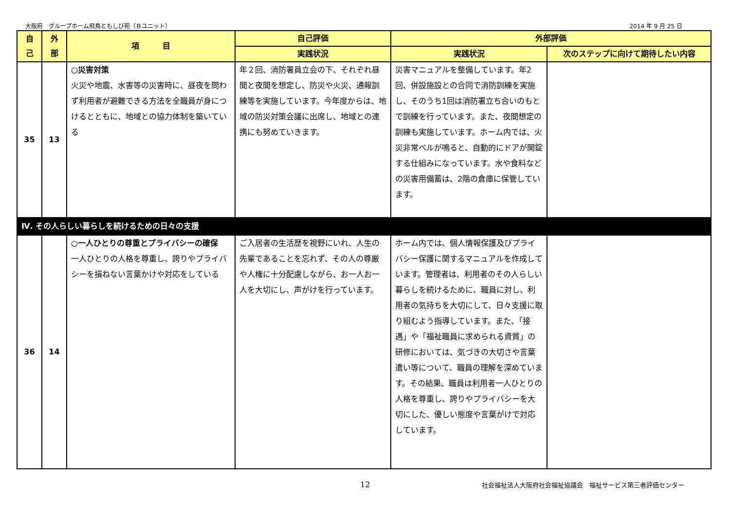大阪府　グループホーム飛鳥ともしび苑（Ｂユニット） 2014 年 9 月 25 日
| 自 己 | 外 部 | 項 目 | 自己評価 | 外部評価 | |
| --- | --- | --- | --- | --- | --- |
| | | | 実践状況 | 実践状況 | 次のステップに向けて期待したい内容 |
| 35 | 13 | ○災害対策 火災や地震、水害等の災害時に、昼夜を問わず利用者が避難できる方法を全職員が身につけるとともに、地域との協力体制を築いている | 年２回、消防署員立会の下、それぞれ昼間と夜間を想定し、防災や火災、通報訓練等を実施しています。今年度からは、地域の防災対策会議に出席し、地域との連携にも努めていきます。 | 災害マニュアルを整備しています。年2回、併設施設との合同で消防訓練を実施し、そのうち1回は消防署立ち合いのもとで訓練を行っています。また、夜間想定の訓練も実施しています。ホーム内では、火災非常ベルが鳴ると、自動的にドアが開錠する仕組みになっています。水や食料などの災害用備蓄は、2階の倉庫に保管しています。 | |
| Ⅳ. その人らしい暮らしを続けるための日々の支援 | | | | | |
| 36 | 14 | ○一人ひとりの尊重とプライバシーの確保 一人ひとりの人格を尊重し、誇りやプライバシーを損ねない言葉かけや対応をしている | ご入居者の生活歴を視野にいれ、人生の先輩であることを忘れず、その人の尊厳や人権に十分配慮しながら、お一人お一人を大切にし、声がけを行っています。 | ホーム内では、個人情報保護及びプライバシー保護に関するマニュアルを作成しています。管理者は、利用者のその人らしい暮らしを続けるために、職員に対し、利用者の気持ちを大切にして、日々支援に取り組むよう指導しています。また、「接遇」や「福祉職員に求められる資質」の研修においては、気づきの大切さや言葉遣い等について、職員の理解を深めています。その結果、職員は利用者一人ひとりの人格を尊重し、誇りやプライバシーを大切にした、優しい態度や言葉がけで対応しています。 | |
12 社会福祉法人大阪府社会福祉協議会　福祉サービス第三者評価センター